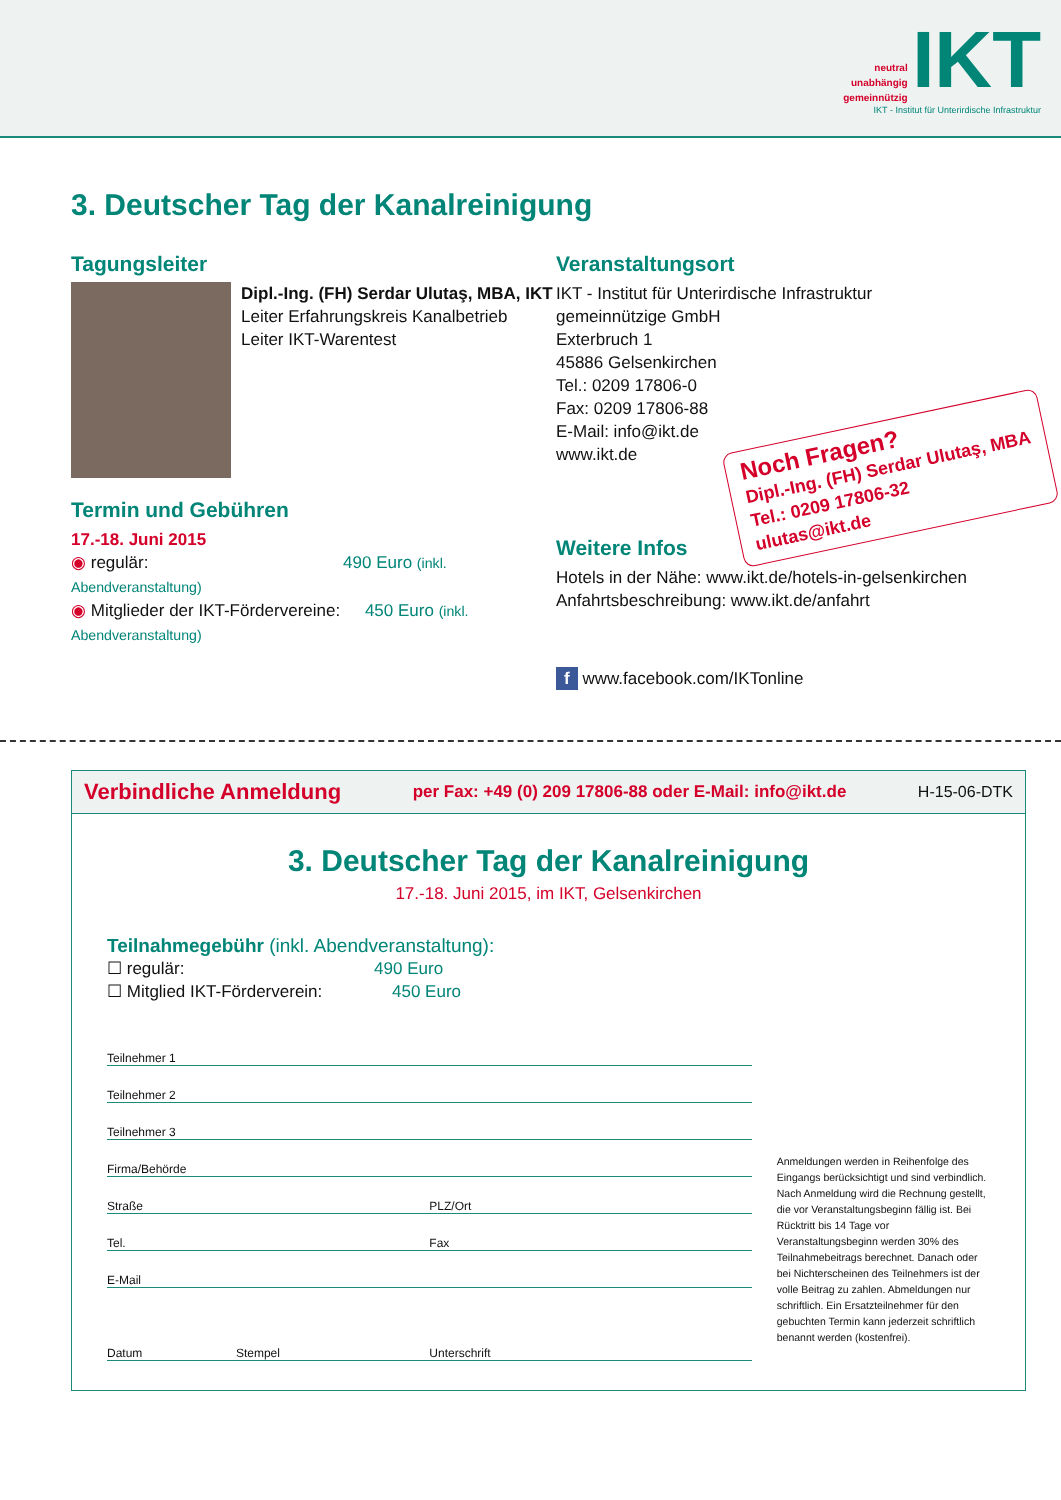neutral
unabhängig
gemeinnützig IKT
IKT - Institut für Unterirdische Infrastruktur
3. Deutscher Tag der Kanalreinigung
Tagungsleiter
Dipl.-Ing. (FH) Serdar Ulutaş, MBA, IKT
Leiter Erfahrungskreis Kanalbetrieb
Leiter IKT-Warentest
Termin und Gebühren
17.-18. Juni 2015
◉ regulär: 490 Euro (inkl. Abendveranstaltung)
◉ Mitglieder der IKT-Fördervereine: 450 Euro (inkl. Abendveranstaltung)
Veranstaltungsort
IKT - Institut für Unterirdische Infrastruktur
gemeinnützige GmbH
Exterbruch 1
45886 Gelsenkirchen
Tel.: 0209 17806-0
Fax: 0209 17806-88
E-Mail: info@ikt.de
www.ikt.de
Weitere Infos
Hotels in der Nähe: www.ikt.de/hotels-in-gelsenkirchen
Anfahrtsbeschreibung: www.ikt.de/anfahrt
f www.facebook.com/IKTonline
Noch Fragen?
Dipl.-Ing. (FH) Serdar Ulutaş, MBA
Tel.: 0209 17806-32
ulutas@ikt.de
Verbindliche Anmeldung per Fax: +49 (0) 209 17806-88 oder E-Mail: info@ikt.de H-15-06-DTK
3. Deutscher Tag der Kanalreinigung
17.-18. Juni 2015, im IKT, Gelsenkirchen
Teilnahmegebühr (inkl. Abendveranstaltung):
☐ regulär: 490 Euro
☐ Mitglied IKT-Förderverein: 450 Euro
Teilnehmer 1
Teilnehmer 2
Teilnehmer 3
Firma/Behörde
Straße PLZ/Ort
Tel. Fax
E-Mail
Datum Stempel Unterschrift
Anmeldungen werden in Reihenfolge des Eingangs berücksichtigt und sind verbindlich. Nach Anmeldung wird die Rechnung gestellt, die vor Veranstaltungsbeginn fällig ist. Bei Rücktritt bis 14 Tage vor Veranstaltungsbeginn werden 30% des Teilnahmebeitrags berechnet. Danach oder bei Nichterscheinen des Teilnehmers ist der volle Beitrag zu zahlen. Abmeldungen nur schriftlich. Ein Ersatzteilnehmer für den gebuchten Termin kann jederzeit schriftlich benannt werden (kostenfrei).